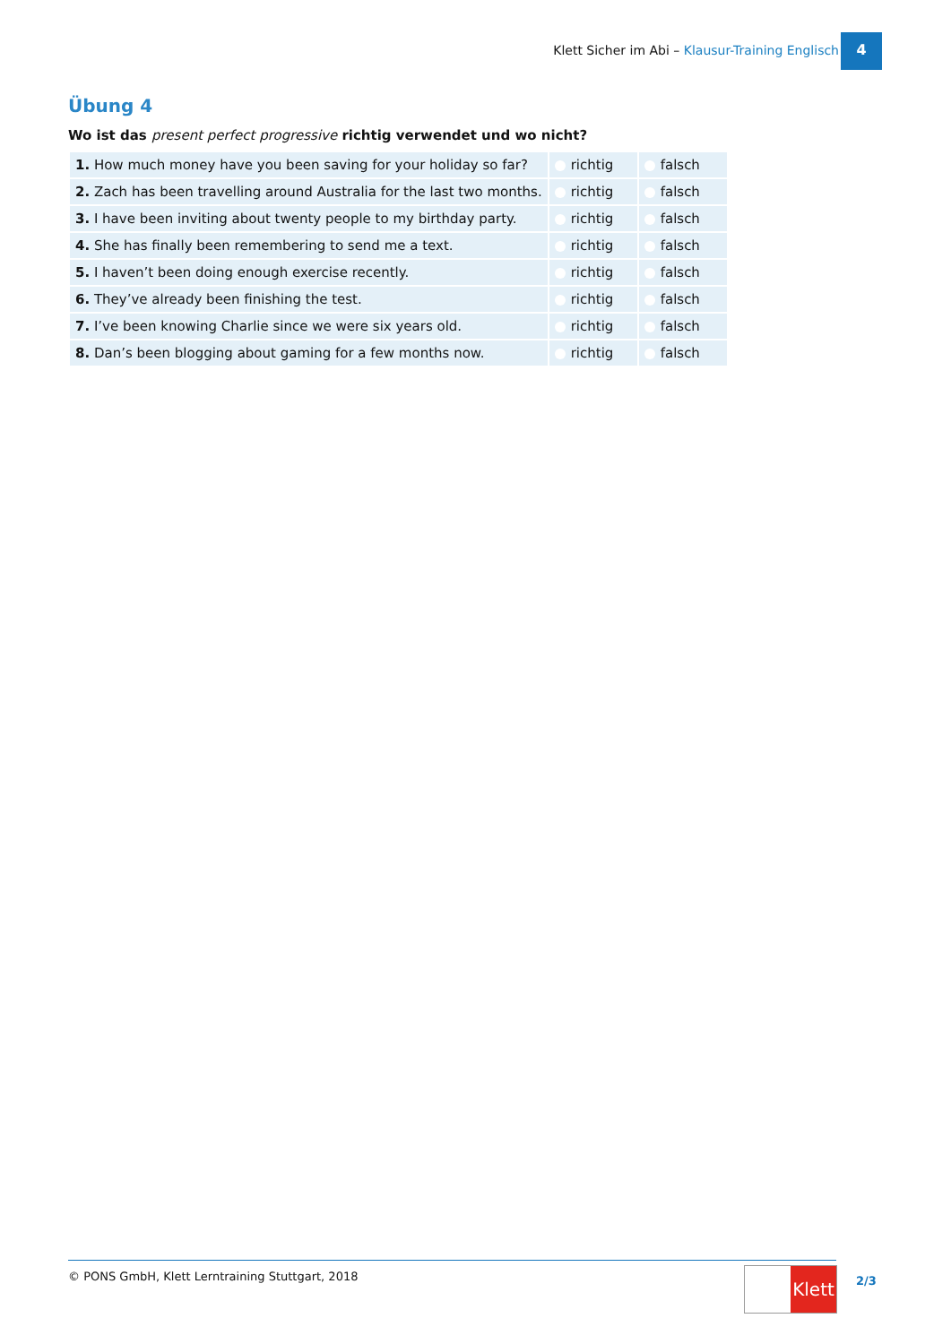Klett Sicher im Abi – Klausur-Training Englisch
4
Übung 4
Wo ist das present perfect progressive richtig verwendet und wo nicht?
| 1. How much money have you been saving for your holiday so far? | richtig | falsch |
| 2. Zach has been travelling around Australia for the last two months. | richtig | falsch |
| 3. I have been inviting about twenty people to my birthday party. | richtig | falsch |
| 4. She has finally been remembering to send me a text. | richtig | falsch |
| 5. I haven’t been doing enough exercise recently. | richtig | falsch |
| 6. They’ve already been finishing the test. | richtig | falsch |
| 7. I’ve been knowing Charlie since we were six years old. | richtig | falsch |
| 8. Dan’s been blogging about gaming for a few months now. | richtig | falsch |
© PONS GmbH, Klett Lerntraining Stuttgart, 2018 Klett 2/3